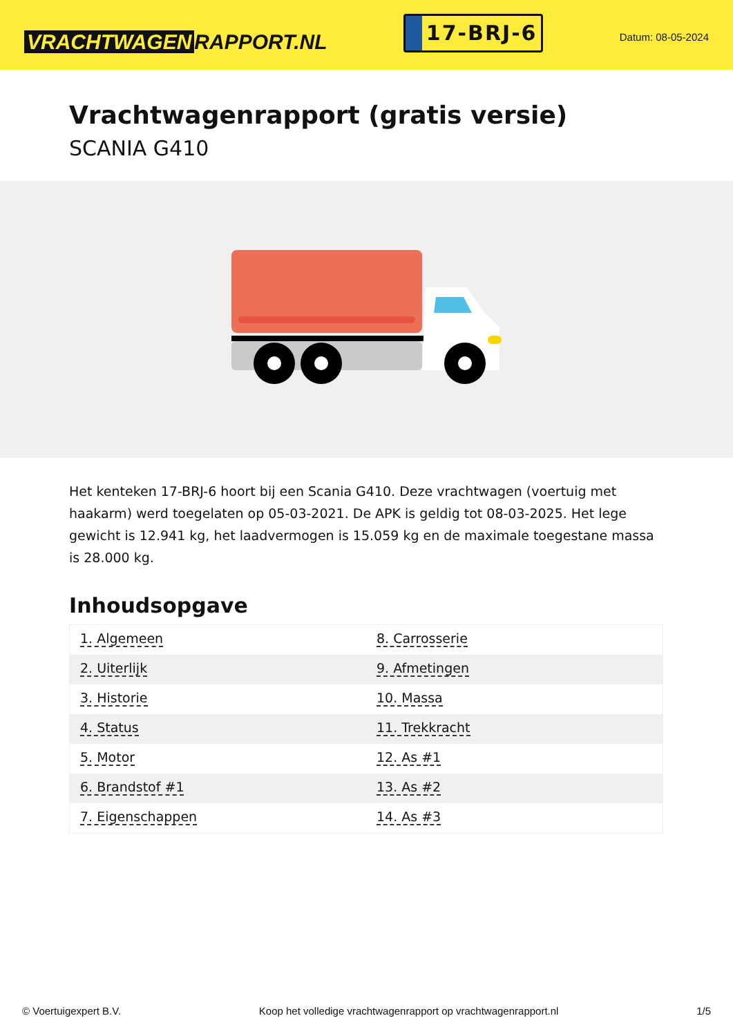VRACHTWAGEN RAPPORT.NL
17-BRJ-6
Datum: 08-05-2024
Vrachtwagenrapport (gratis versie)
SCANIA G410
Het kenteken 17-BRJ-6 hoort bij een Scania G410. Deze vrachtwagen (voertuig met haakarm) werd toegelaten op 05-03-2021. De APK is geldig tot 08-03-2025. Het lege gewicht is 12.941 kg, het laadvermogen is 15.059 kg en de maximale toegestane massa is 28.000 kg.
Inhoudsopgave
| 1. Algemeen | 8. Carrosserie |
| 2. Uiterlijk | 9. Afmetingen |
| 3. Historie | 10. Massa |
| 4. Status | 11. Trekkracht |
| 5. Motor | 12. As #1 |
| 6. Brandstof #1 | 13. As #2 |
| 7. Eigenschappen | 14. As #3 |
© Voertuigexpert B.V. Koop het volledige vrachtwagenrapport op vrachtwagenrapport.nl 1/5